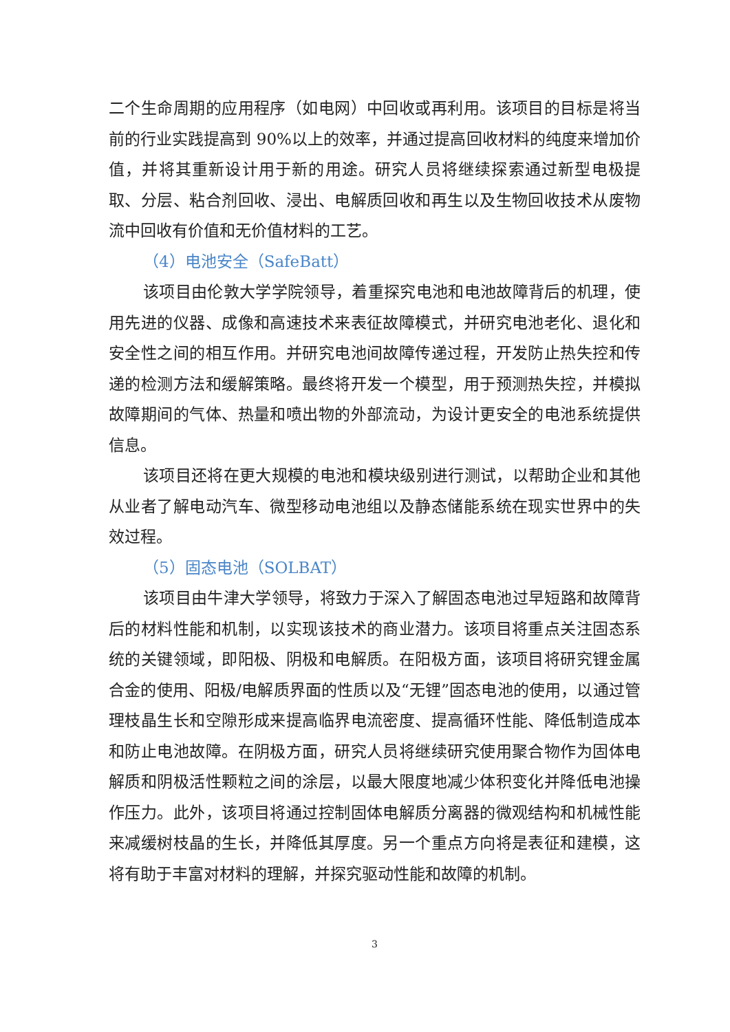二个生命周期的应用程序（如电网）中回收或再利用。该项目的目标是将当前的行业实践提高到 90%以上的效率，并通过提高回收材料的纯度来增加价值，并将其重新设计用于新的用途。研究人员将继续探索通过新型电极提取、分层、粘合剂回收、浸出、电解质回收和再生以及生物回收技术从废物流中回收有价值和无价值材料的工艺。
（4）电池安全（SafeBatt）
该项目由伦敦大学学院领导，着重探究电池和电池故障背后的机理，使用先进的仪器、成像和高速技术来表征故障模式，并研究电池老化、退化和安全性之间的相互作用。并研究电池间故障传递过程，开发防止热失控和传递的检测方法和缓解策略。最终将开发一个模型，用于预测热失控，并模拟故障期间的气体、热量和喷出物的外部流动，为设计更安全的电池系统提供信息。
该项目还将在更大规模的电池和模块级别进行测试，以帮助企业和其他从业者了解电动汽车、微型移动电池组以及静态储能系统在现实世界中的失效过程。
（5）固态电池（SOLBAT）
该项目由牛津大学领导，将致力于深入了解固态电池过早短路和故障背后的材料性能和机制，以实现该技术的商业潜力。该项目将重点关注固态系统的关键领域，即阳极、阴极和电解质。在阳极方面，该项目将研究锂金属合金的使用、阳极/电解质界面的性质以及“无锂”固态电池的使用，以通过管理枝晶生长和空隙形成来提高临界电流密度、提高循环性能、降低制造成本和防止电池故障。在阴极方面，研究人员将继续研究使用聚合物作为固体电解质和阴极活性颗粒之间的涂层，以最大限度地减少体积变化并降低电池操作压力。此外，该项目将通过控制固体电解质分离器的微观结构和机械性能来减缓树枝晶的生长，并降低其厚度。另一个重点方向将是表征和建模，这将有助于丰富对材料的理解，并探究驱动性能和故障的机制。
3